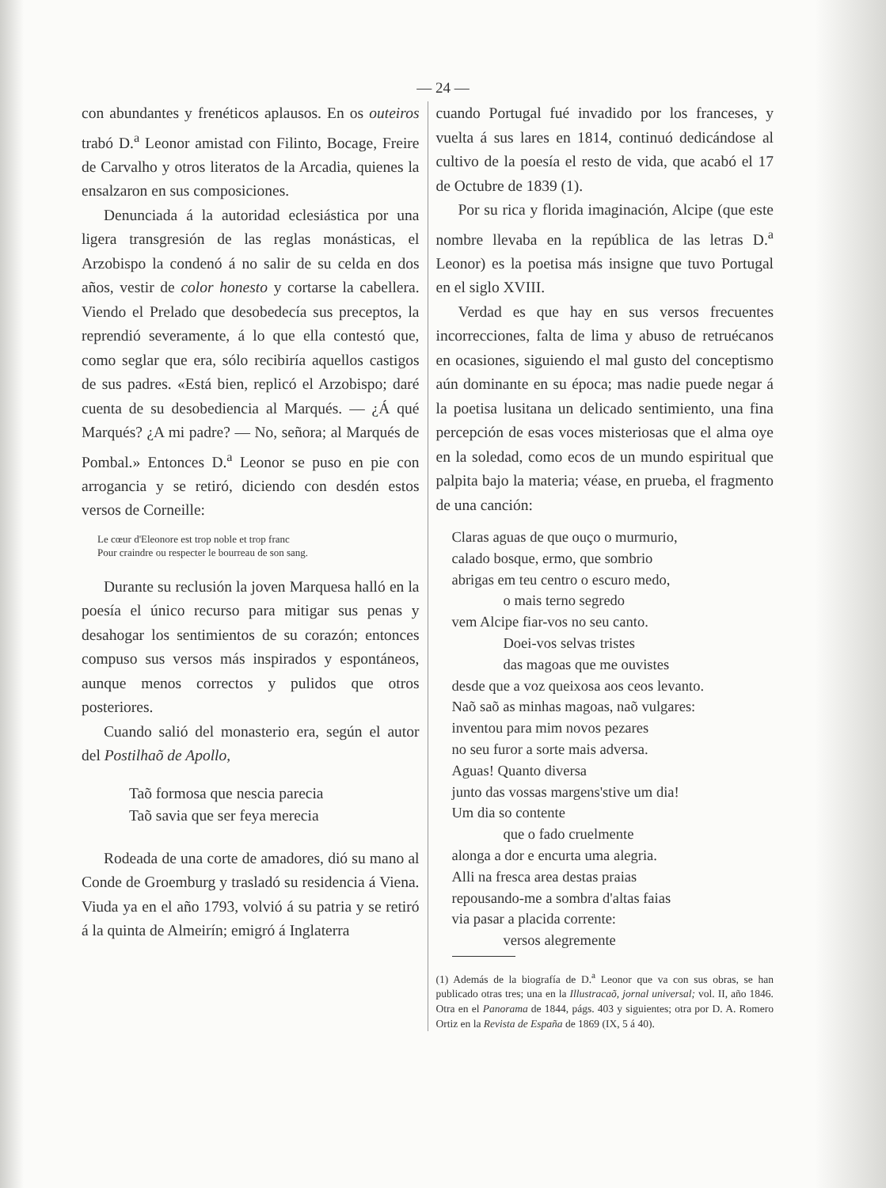— 24 —
con abundantes y frenéticos aplausos. En os outeiros trabó D.<sup>a</sup> Leonor amistad con Filinto, Bocage, Freire de Carvalho y otros literatos de la Arcadia, quienes la ensalzaron en sus composiciones.
Denunciada á la autoridad eclesiástica por una ligera transgresión de las reglas monásticas, el Arzobispo la condenó á no salir de su celda en dos años, vestir de color honesto y cortarse la cabellera. Viendo el Prelado que desobedecía sus preceptos, la reprendió severamente, á lo que ella contestó que, como seglar que era, sólo recibiría aquellos castigos de sus padres. «Está bien, replicó el Arzobispo; daré cuenta de su desobediencia al Marqués. — ¿Á qué Marqués? ¿A mi padre? — No, señora; al Marqués de Pombal.» Entonces D.<sup>a</sup> Leonor se puso en pie con arrogancia y se retiró, diciendo con desdén estos versos de Corneille:
Le cœur d'Eleonore est trop noble et trop franc
Pour craindre ou respecter le bourreau de son sang.
Durante su reclusión la joven Marquesa halló en la poesía el único recurso para mitigar sus penas y desahogar los sentimientos de su corazón; entonces compuso sus versos más inspirados y espontáneos, aunque menos correctos y pulidos que otros posteriores.
Cuando salió del monasterio era, según el autor del Postilhaõ de Apollo,
Taõ formosa que nescia parecia
Taõ savia que ser feya merecia
Rodeada de una corte de amadores, dió su mano al Conde de Groemburg y trasladó su residencia á Viena. Viuda ya en el año 1793, volvió á su patria y se retiró á la quinta de Almeirín; emigró á Inglaterra
cuando Portugal fué invadido por los franceses, y vuelta á sus lares en 1814, continuó dedicándose al cultivo de la poesía el resto de vida, que acabó el 17 de Octubre de 1839 (1).
Por su rica y florida imaginación, Alcipe (que este nombre llevaba en la república de las letras D.<sup>a</sup> Leonor) es la poetisa más insigne que tuvo Portugal en el siglo XVIII.
Verdad es que hay en sus versos frecuentes incorrecciones, falta de lima y abuso de retruécanos en ocasiones, siguiendo el mal gusto del conceptismo aún dominante en su época; mas nadie puede negar á la poetisa lusitana un delicado sentimiento, una fina percepción de esas voces misteriosas que el alma oye en la soledad, como ecos de un mundo espiritual que palpita bajo la materia; véase, en prueba, el fragmento de una canción:
Claras aguas de que ouço o murmurio,
calado bosque, ermo, que sombrio
abrigas em teu centro o escuro medo,
o mais terno segredo
vem Alcipe fiar-vos no seu canto.
Doei-vos selvas tristes
das magoas que me ouvistes
desde que a voz queixosa aos ceos levanto.
Naõ saõ as minhas magoas, naõ vulgares:
inventou para mim novos pezares
no seu furor a sorte mais adversa.
Aguas! Quanto diversa
junto das vossas margens'stive um dia!
Um dia so contente
que o fado cruelmente
alonga a dor e encurta uma alegria.
Alli na fresca area destas praias
repousando-me a sombra d'altas faias
via pasar a placida corrente:
versos alegremente
(1) Además de la biografía de D.<sup>a</sup> Leonor que va con sus obras, se han publicado otras tres; una en la Illustracaõ, jornal universal; vol. II, año 1846. Otra en el Panorama de 1844, págs. 403 y siguientes; otra por D. A. Romero Ortiz en la Revista de España de 1869 (IX, 5 á 40).